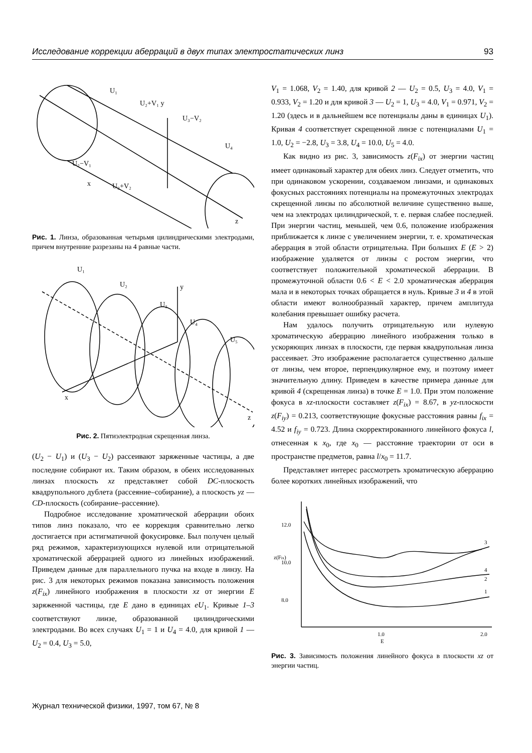Исследование коррекции аберраций в двух типах электростатических линз 93
U₁
U₂+V₁ y
U₃−V₂
U₄
U₂−V₁
x
U₃+V₂
z
Рис. 1. Линза, образованная четырьмя цилиндрическими электродами, причем внутренние разрезаны на 4 равные части.
U₁
U₂
y
U₃
U₄
U₅
x
z
Рис. 2. Пятиэлектродная скрещенная линза.
(U<sub>2</sub> − U<sub>1</sub>) и (U<sub>3</sub> − U<sub>2</sub>) рассеивают заряженные частицы, а две последние собирают их. Таким образом, в обеих исследованных линзах плоскость xz представляет собой DC-плоскость квадрупольного дублета (рассеяние–собирание), а плоскость yz — CD-плоскость (собирание–рассеяние).
Подробное исследование хроматической аберрации обоих типов линз показало, что ее коррекция сравнительно легко достигается при астигматичной фокусировке. Был получен целый ряд режимов, характеризующихся нулевой или отрицательной хроматической аберрацией одного из линейных изображений. Приведем данные для параллельного пучка на входе в линзу. На рис. 3 для некоторых режимов показана зависимость положения z(F<sub>ix</sub>) линейного изображения в плоскости xz от энергии E заряженной частицы, где E дано в единицах eU<sub>1</sub>. Кривые 1–3 соответствуют линзе, образованной цилиндрическими электродами. Во всех случаях U<sub>1</sub> = 1 и U<sub>4</sub> = 4.0, для кривой 1 — U<sub>2</sub> = 0.4, U<sub>3</sub> = 5.0,
V<sub>1</sub> = 1.068, V<sub>2</sub> = 1.40, для кривой 2 — U<sub>2</sub> = 0.5, U<sub>3</sub> = 4.0, V<sub>1</sub> = 0.933, V<sub>2</sub> = 1.20 и для кривой 3 — U<sub>2</sub> = 1, U<sub>3</sub> = 4.0, V<sub>1</sub> = 0.971, V<sub>2</sub> = 1.20 (здесь и в дальнейшем все потенциалы даны в единицах U<sub>1</sub>). Кривая 4 соответствует скрещенной линзе с потенциалами U<sub>1</sub> = 1.0, U<sub>2</sub> = −2.8, U<sub>3</sub> = 3.8, U<sub>4</sub> = 10.0, U<sub>5</sub> = 4.0.
Как видно из рис. 3, зависимость z(F<sub>ix</sub>) от энергии частиц имеет одинаковый характер для обеих линз. Следует отметить, что при одинаковом ускорении, создаваемом линзами, и одинаковых фокусных расстояниях потенциалы на промежуточных электродах скрещенной линзы по абсолютной величине существенно выше, чем на электродах цилиндрической, т. е. первая слабее последней. При энергии частиц, меньшей, чем 0.6, положение изображения приближается к линзе с увеличением энергии, т. е. хроматическая аберрация в этой области отрицательна. При больших E (E > 2) изображение удаляется от линзы с ростом энергии, что соответствует положительной хроматической аберрации. В промежуточной области 0.6 < E < 2.0 хроматическая аберрация мала и в некоторых точках обращается в нуль. Кривые 3 и 4 в этой области имеют волнообразный характер, причем амплитуда колебания превышает ошибку расчета.
Нам удалось получить отрицательную или нулевую хроматическую аберрацию линейного изображения только в ускоряющих линзах в плоскости, где первая квадрупольная линза рассеивает. Это изображение располагается существенно дальше от линзы, чем второе, перпендикулярное ему, и поэтому имеет значительную длину. Приведем в качестве примера данные для кривой 4 (скрещенная линза) в точке E = 1.0. При этом положение фокуса в xz-плоскости составляет z(F<sub>ix</sub>) = 8.67, в yz-плоскости z(F<sub>iy</sub>) = 0.213, соответствующие фокусные расстояния равны f<sub>ix</sub> = 4.52 и f<sub>iy</sub> = 0.723. Длина скорректированного линейного фокуса l, отнесенная к x<sub>0</sub>, где x<sub>0</sub> — расстояние траектории от оси в пространстве предметов, равна l/x<sub>0</sub> = 11.7.
Представляет интерес рассмотреть хроматическую аберрацию более коротких линейных изображений, что
12.0
10.0
8.0
3
4
2
1
1.0
2.0
E
z(Fix)
Рис. 3. Зависимость положения линейного фокуса в плоскости xz от энергии частиц.
Журнал технической физики, 1997, том 67, № 8